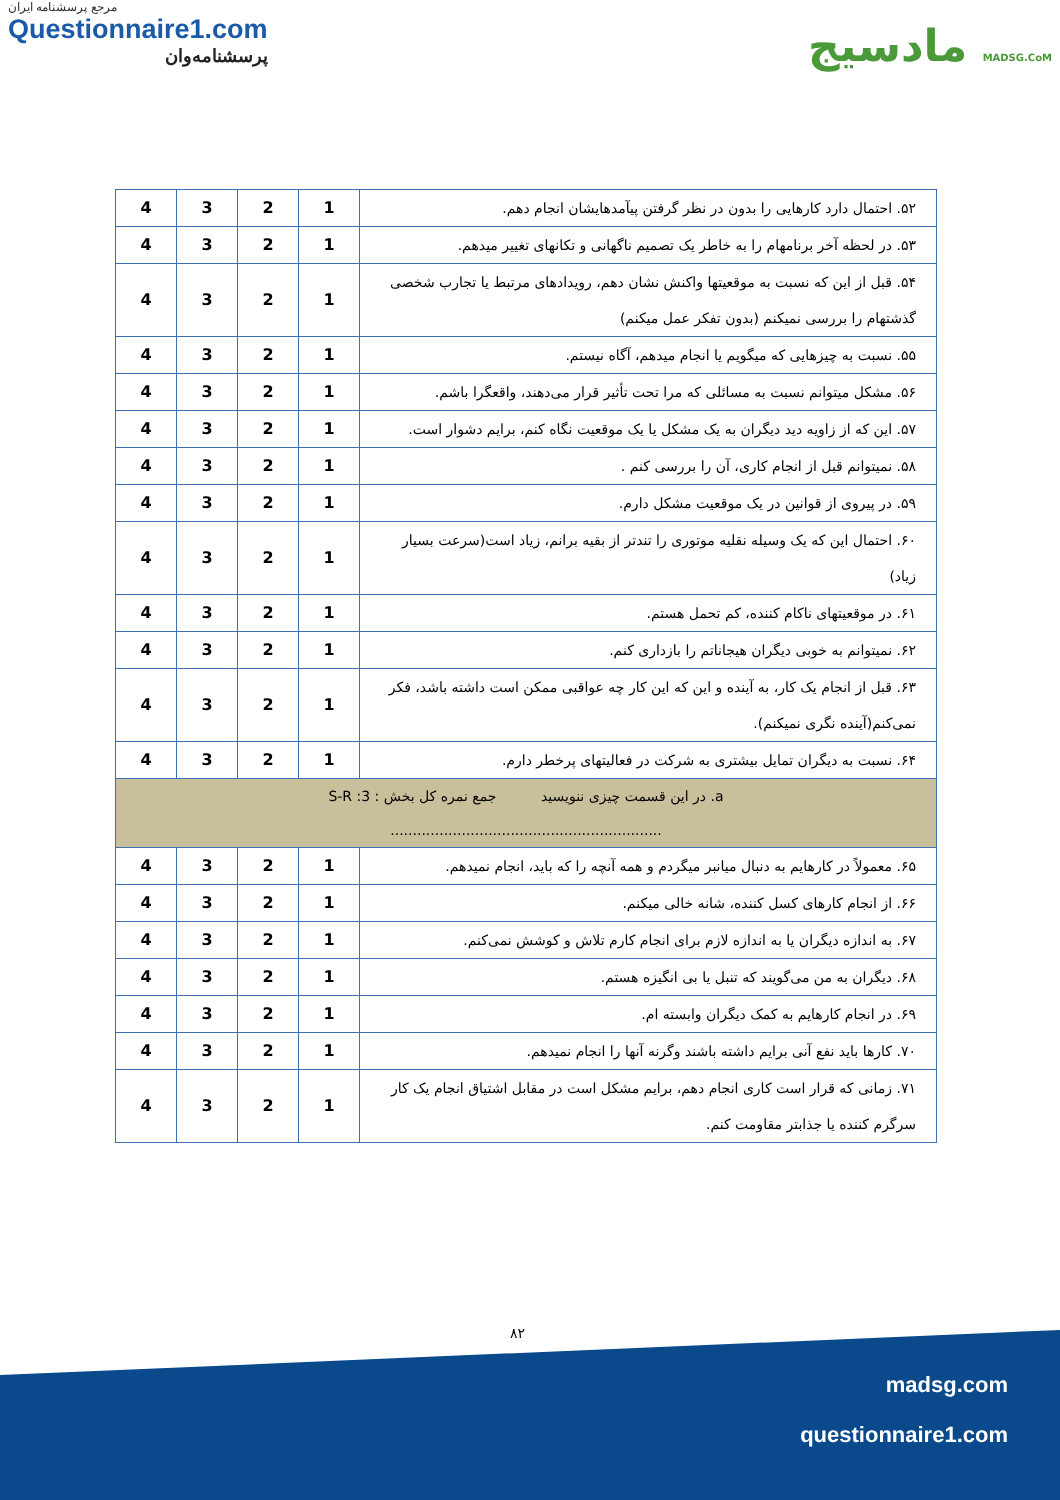مرجع پرسشنامه ایران
Questionnaire1.com
پرسشنامه‌وان
مادسیج MADSG.CoM
| ۵۲. احتمال دارد کارهایی را بدون در نظر گرفتن پیآمدهایشان انجام دهم. | 1 | 2 | 3 | 4 |
| ۵۳. در لحظه آخر برنامهام را به خاطر یک تصمیم ناگهانی و تکانهای تغییر میدهم. | 1 | 2 | 3 | 4 |
| ۵۴. قبل از این که نسبت به موقعیتها واکنش نشان دهم، رویدادهای مرتبط یا تجارب شخصی گذشتهام را بررسی نمیکنم (بدون تفکر عمل میکنم) | 1 | 2 | 3 | 4 |
| ۵۵. نسبت به چیزهایی که میگویم یا انجام میدهم، آگاه نیستم. | 1 | 2 | 3 | 4 |
| ۵۶. مشکل میتوانم نسبت به مسائلی که مرا تحت تأثیر قرار می‌دهند، واقعگرا باشم. | 1 | 2 | 3 | 4 |
| ۵۷. این که از زاویه دید دیگران به یک مشکل یا یک موقعیت نگاه کنم، برایم دشوار است. | 1 | 2 | 3 | 4 |
| ۵۸. نمیتوانم قبل از انجام کاری، آن را بررسی کنم . | 1 | 2 | 3 | 4 |
| ۵۹. در پیروی از قوانین در یک موقعیت مشکل دارم. | 1 | 2 | 3 | 4 |
| ۶۰. احتمال این که یک وسیله نقلیه موتوری را تندتر از بقیه برانم، زیاد است(سرعت بسیار زیاد) | 1 | 2 | 3 | 4 |
| ۶۱. در موقعیتهای ناکام کننده، کم تحمل هستم. | 1 | 2 | 3 | 4 |
| ۶۲. نمیتوانم به خوبی دیگران هیجاناتم را بازداری کنم. | 1 | 2 | 3 | 4 |
| ۶۳. قبل از انجام یک کار، به آینده و این که این کار چه عواقبی ممکن است داشته باشد، فکر نمی‌کنم(آینده نگری نمیکنم). | 1 | 2 | 3 | 4 |
| ۶۴. نسبت به دیگران تمایل بیشتری به شرکت در فعالیتهای پرخطر دارم. | 1 | 2 | 3 | 4 |
| a. در این قسمت چیزی ننویسید جمع نمره کل بخش : S-R :3 ............................................................. | | | | |
| ۶۵. معمولاً در کارهایم به دنبال میانبر میگردم و همه آنچه را که باید، انجام نمیدهم. | 1 | 2 | 3 | 4 |
| ۶۶. از انجام کارهای کسل کننده، شانه خالی میکنم. | 1 | 2 | 3 | 4 |
| ۶۷. به اندازه دیگران یا به اندازه لازم برای انجام کارم تلاش و کوشش نمی‌کنم. | 1 | 2 | 3 | 4 |
| ۶۸. دیگران به من می‌گویند که تنبل یا بی انگیزه هستم. | 1 | 2 | 3 | 4 |
| ۶۹. در انجام کارهایم به کمک دیگران وابسته ام. | 1 | 2 | 3 | 4 |
| ۷۰. کارها باید نفع آنی برایم داشته باشند وگرنه آنها را انجام نمیدهم. | 1 | 2 | 3 | 4 |
| ۷۱. زمانی که قرار است کاری انجام دهم، برایم مشکل است در مقابل اشتیاق انجام یک کار سرگرم کننده یا جذابتر مقاومت کنم. | 1 | 2 | 3 | 4 |
۸۲
madsg.com
questionnaire1.com